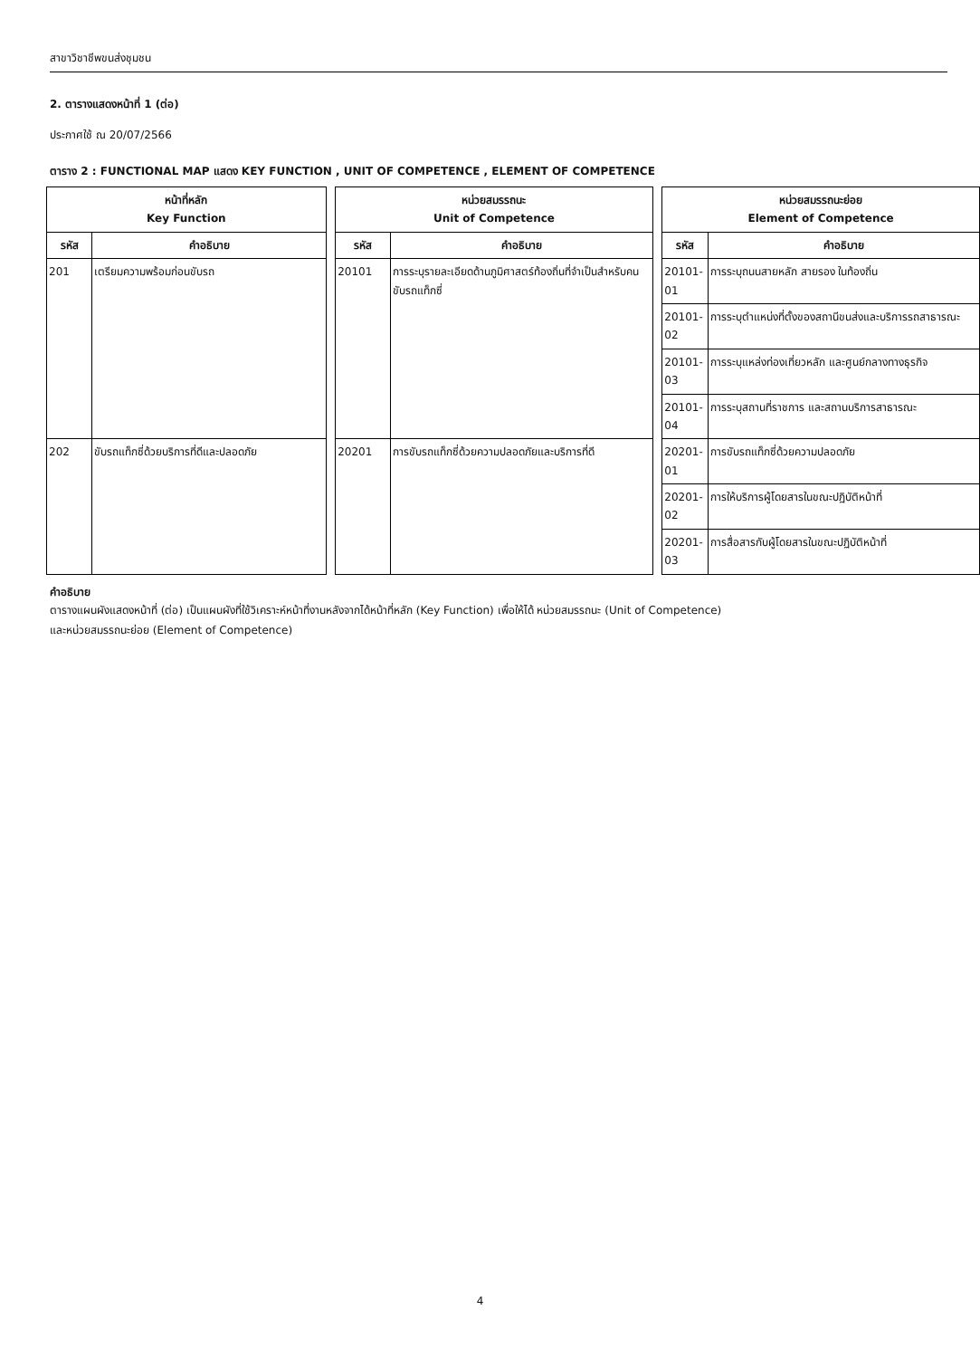สาขาวิชาชีพขนส่งชุมชน
2. ตารางแสดงหน้าที่ 1 (ต่อ)
ประกาศใช้ ณ 20/07/2566
ตาราง 2 : FUNCTIONAL MAP แสดง KEY FUNCTION , UNIT OF COMPETENCE , ELEMENT OF COMPETENCE
| หน้าที่หลัก Key Function | | | หน่วยสมรรถนะ Unit of Competence | | | หน่วยสมรรถนะย่อย Element of Competence | |
| --- | --- | --- | --- | --- | --- | --- | --- |
| รหัส | คำอธิบาย | | รหัส | คำอธิบาย | | รหัส | คำอธิบาย |
| 201 | เตรียมความพร้อมก่อนขับรถ | | 20101 | การระบุรายละเอียดด้านภูมิศาสตร์ท้องถิ่นที่จำเป็นสำหรับคนขับรถแท็กซี่ | | 20101-01 | การระบุถนนสายหลัก สายรอง ในท้องถิ่น |
| | | | | | | 20101-02 | การระบุตำแหน่งที่ตั้งของสถานีขนส่งและบริการรถสาธารณะ |
| | | | | | | 20101-03 | การระบุแหล่งท่องเที่ยวหลัก และศูนย์กลางทางธุรกิจ |
| | | | | | | 20101-04 | การระบุสถานที่ราชการ และสถานบริการสาธารณะ |
| 202 | ขับรถแท็กซี่ด้วยบริการที่ดีและปลอดภัย | | 20201 | การขับรถแท็กซี่ด้วยความปลอดภัยและบริการที่ดี | | 20201-01 | การขับรถแท็กซี่ด้วยความปลอดภัย |
| | | | | | | 20201-02 | การให้บริการผู้โดยสารในขณะปฏิบัติหน้าที่ |
| | | | | | | 20201-03 | การสื่อสารกับผู้โดยสารในขณะปฏิบัติหน้าที่ |
คำอธิบาย
ตารางแผนผังแสดงหน้าที่ (ต่อ) เป็นแผนผังที่ใช้วิเคราะห์หน้าที่งานหลังจากได้หน้าที่หลัก (Key Function) เพื่อให้ได้ หน่วยสมรรถนะ (Unit of Competence)
และหน่วยสมรรถนะย่อย (Element of Competence)
4